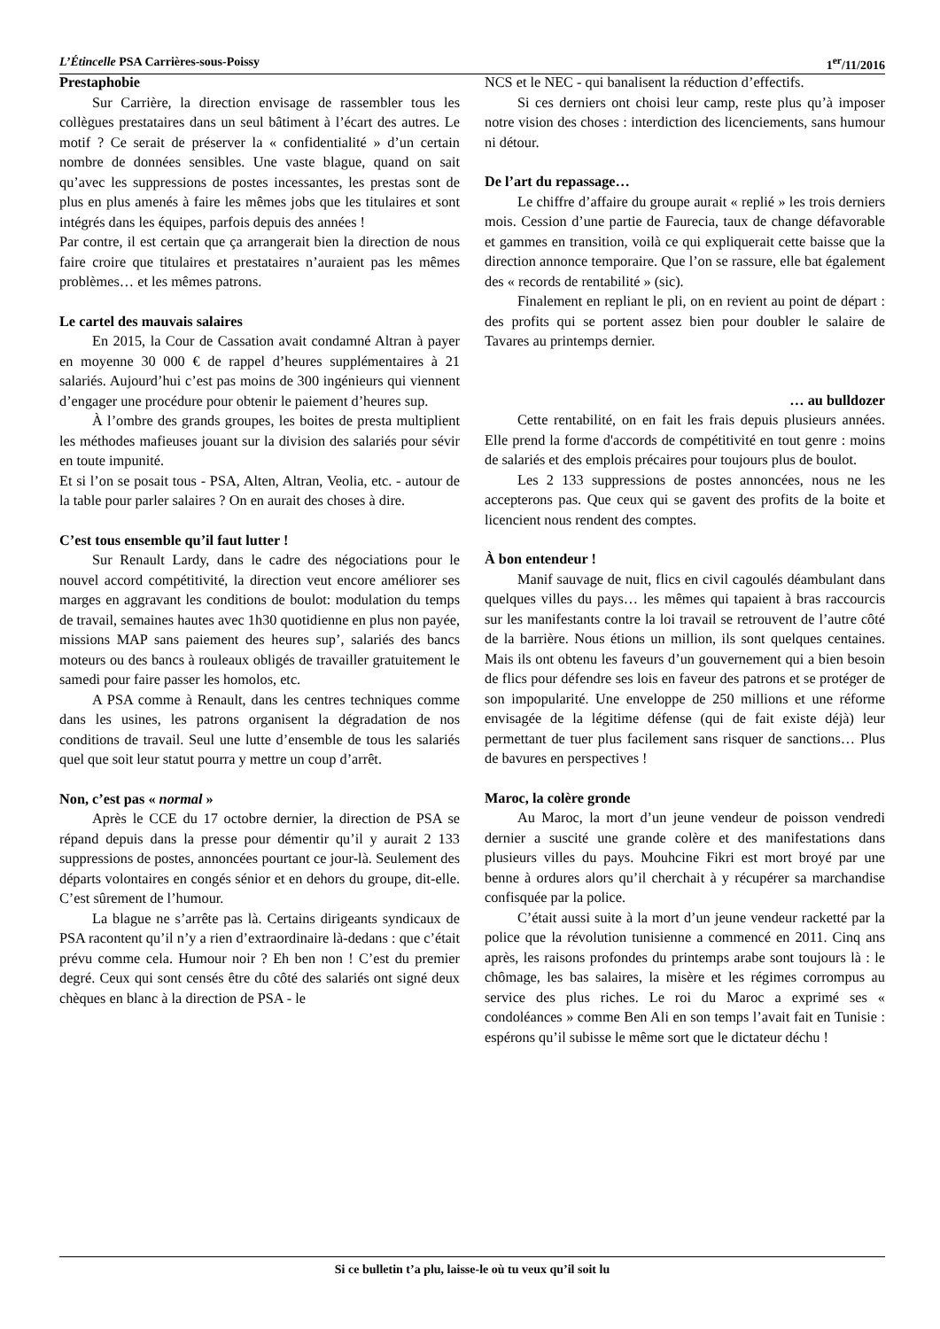L’Étincelle PSA Carrières-sous-Poissy 1<sup>er</sup>/11/2016
Prestaphobie
Sur Carrière, la direction envisage de rassembler tous les collègues prestataires dans un seul bâtiment à l’écart des autres. Le motif ? Ce serait de préserver la « confidentialité » d’un certain nombre de données sensibles. Une vaste blague, quand on sait qu’avec les suppressions de postes incessantes, les prestas sont de plus en plus amenés à faire les mêmes jobs que les titulaires et sont intégrés dans les équipes, parfois depuis des années !
Par contre, il est certain que ça arrangerait bien la direction de nous faire croire que titulaires et prestataires n’auraient pas les mêmes problèmes… et les mêmes patrons.
Le cartel des mauvais salaires
En 2015, la Cour de Cassation avait condamné Altran à payer en moyenne 30 000 € de rappel d’heures supplémentaires à 21 salariés. Aujourd’hui c’est pas moins de 300 ingénieurs qui viennent d’engager une procédure pour obtenir le paiement d’heures sup.
À l’ombre des grands groupes, les boites de presta multiplient les méthodes mafieuses jouant sur la division des salariés pour sévir en toute impunité.
Et si l’on se posait tous - PSA, Alten, Altran, Veolia, etc. - autour de la table pour parler salaires ? On en aurait des choses à dire.
C’est tous ensemble qu’il faut lutter !
Sur Renault Lardy, dans le cadre des négociations pour le nouvel accord compétitivité, la direction veut encore améliorer ses marges en aggravant les conditions de boulot: modulation du temps de travail, semaines hautes avec 1h30 quotidienne en plus non payée, missions MAP sans paiement des heures sup’, salariés des bancs moteurs ou des bancs à rouleaux obligés de travailler gratuitement le samedi pour faire passer les homolos, etc.
A PSA comme à Renault, dans les centres techniques comme dans les usines, les patrons organisent la dégradation de nos conditions de travail. Seul une lutte d’ensemble de tous les salariés quel que soit leur statut pourra y mettre un coup d’arrêt.
Non, c’est pas « normal »
Après le CCE du 17 octobre dernier, la direction de PSA se répand depuis dans la presse pour démentir qu’il y aurait 2 133 suppressions de postes, annoncées pourtant ce jour-là. Seulement des départs volontaires en congés sénior et en dehors du groupe, dit-elle. C’est sûrement de l’humour.
La blague ne s’arrête pas là. Certains dirigeants syndicaux de PSA racontent qu’il n’y a rien d’extraordinaire là-dedans : que c’était prévu comme cela. Humour noir ? Eh ben non ! C’est du premier degré. Ceux qui sont censés être du côté des salariés ont signé deux chèques en blanc à la direction de PSA - le
NCS et le NEC - qui banalisent la réduction d’effectifs.
Si ces derniers ont choisi leur camp, reste plus qu’à imposer notre vision des choses : interdiction des licenciements, sans humour ni détour.
De l’art du repassage…
Le chiffre d’affaire du groupe aurait « replié » les trois derniers mois. Cession d’une partie de Faurecia, taux de change défavorable et gammes en transition, voilà ce qui expliquerait cette baisse que la direction annonce temporaire. Que l’on se rassure, elle bat également des « records de rentabilité » (sic).
Finalement en repliant le pli, on en revient au point de départ : des profits qui se portent assez bien pour doubler le salaire de Tavares au printemps dernier.
… au bulldozer
Cette rentabilité, on en fait les frais depuis plusieurs années. Elle prend la forme d'accords de compétitivité en tout genre : moins de salariés et des emplois précaires pour toujours plus de boulot.
Les 2 133 suppressions de postes annoncées, nous ne les accepterons pas. Que ceux qui se gavent des profits de la boite et licencient nous rendent des comptes.
À bon entendeur !
Manif sauvage de nuit, flics en civil cagoulés déambulant dans quelques villes du pays… les mêmes qui tapaient à bras raccourcis sur les manifestants contre la loi travail se retrouvent de l’autre côté de la barrière. Nous étions un million, ils sont quelques centaines. Mais ils ont obtenu les faveurs d’un gouvernement qui a bien besoin de flics pour défendre ses lois en faveur des patrons et se protéger de son impopularité. Une enveloppe de 250 millions et une réforme envisagée de la légitime défense (qui de fait existe déjà) leur permettant de tuer plus facilement sans risquer de sanctions… Plus de bavures en perspectives !
Maroc, la colère gronde
Au Maroc, la mort d’un jeune vendeur de poisson vendredi dernier a suscité une grande colère et des manifestations dans plusieurs villes du pays. Mouhcine Fikri est mort broyé par une benne à ordures alors qu’il cherchait à y récupérer sa marchandise confisquée par la police.
C’était aussi suite à la mort d’un jeune vendeur racketté par la police que la révolution tunisienne a commencé en 2011. Cinq ans après, les raisons profondes du printemps arabe sont toujours là : le chômage, les bas salaires, la misère et les régimes corrompus au service des plus riches. Le roi du Maroc a exprimé ses « condoléances » comme Ben Ali en son temps l’avait fait en Tunisie : espérons qu’il subisse le même sort que le dictateur déchu !
Si ce bulletin t’a plu, laisse-le où tu veux qu’il soit lu